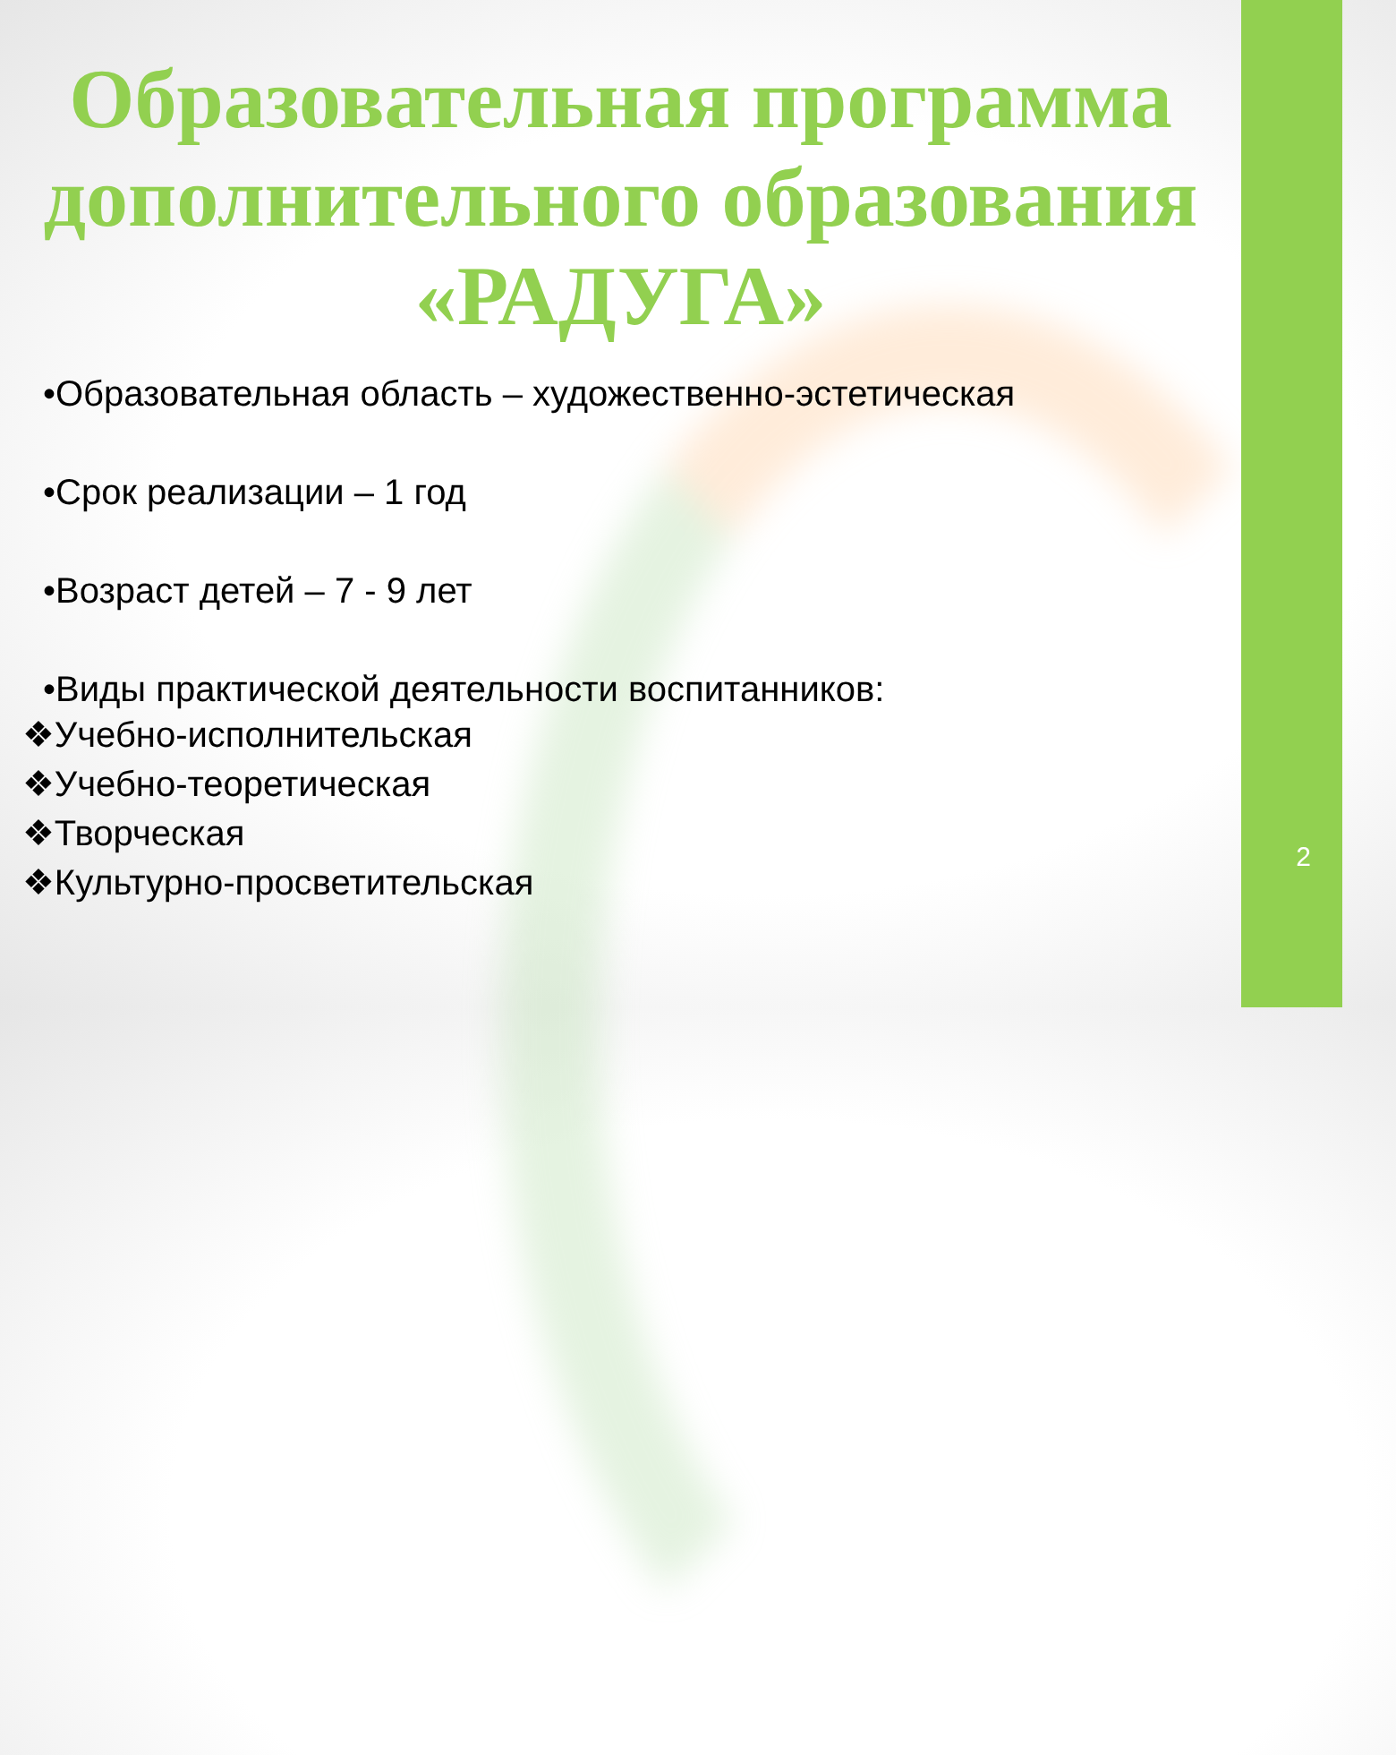Образовательная программа дополнительного образования «РАДУГА»
•Образовательная область – художественно-эстетическая
•Срок реализации – 1 год
•Возраст детей – 7 - 9 лет
•Виды практической деятельности воспитанников:
❖Учебно-исполнительская
❖Учебно-теоретическая
❖Творческая
❖Культурно-просветительская
2